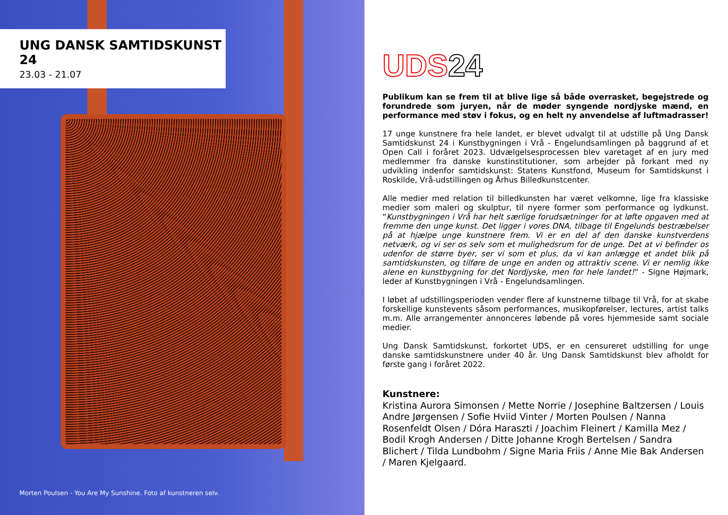UNG DANSK SAMTIDSKUNST 24
23.03 - 21.07
Morten Poulsen - You Are My Sunshine. Foto af kunstneren selv.
UDS 24
Publikum kan se frem til at blive lige så både overrasket, begejstrede og forundrede som juryen, når de møder syngende nordjyske mænd, en performance med støv i fokus, og en helt ny anvendelse af luftmadrasser!
17 unge kunstnere fra hele landet, er blevet udvalgt til at udstille på Ung Dansk Samtidskunst 24 i Kunstbygningen i Vrå - Engelundsamlingen på baggrund af et Open Call i foråret 2023. Udvælgelsesprocessen blev varetaget af en jury med medlemmer fra danske kunstinstitutioner, som arbejder på forkant med ny udvikling indenfor samtidskunst: Statens Kunstfond, Museum for Samtidskunst i Roskilde, Vrå-udstillingen og Århus Billedkunstcenter.
Alle medier med relation til billedkunsten har været velkomne, lige fra klassiske medier som maleri og skulptur, til nyere former som performance og lydkunst. “Kunstbygningen i Vrå har helt særlige forudsætninger for at løfte opgaven med at fremme den unge kunst. Det ligger i vores DNA, tilbage til Engelunds bestræbelser på at hjælpe unge kunstnere frem. Vi er en del af den danske kunstverdens netværk, og vi ser os selv som et mulighedsrum for de unge. Det at vi befinder os udenfor de større byer, ser vi som et plus, da vi kan anlægge et andet blik på samtidskunsten, og tilføre de unge en anden og attraktiv scene. Vi er nemlig ikke alene en kunstbygning for det Nordjyske, men for hele landet!” - Signe Højmark, leder af Kunstbygningen i Vrå - Engelundsamlingen.
I løbet af udstillingsperioden vender flere af kunstnerne tilbage til Vrå, for at skabe forskellige kunstevents såsom performances, musikopførelser, lectures, artist talks m.m. Alle arrangementer annonceres løbende på vores hjemmeside samt sociale medier.
Ung Dansk Samtidskunst, forkortet UDS, er en censureret udstilling for unge danske samtidskunstnere under 40 år. Ung Dansk Samtidskunst blev afholdt for første gang i foråret 2022.
Kunstnere:
Kristina Aurora Simonsen / Mette Norrie / Josephine Baltzersen / Louis Andre Jørgensen / Sofie Hviid Vinter / Morten Poulsen / Nanna Rosenfeldt Olsen / Dóra Haraszti / Joachim Fleinert / Kamilla Mez / Bodil Krogh Andersen / Ditte Johanne Krogh Bertelsen / Sandra Blichert / Tilda Lundbohm / Signe Maria Friis / Anne Mie Bak Andersen / Maren Kjelgaard.